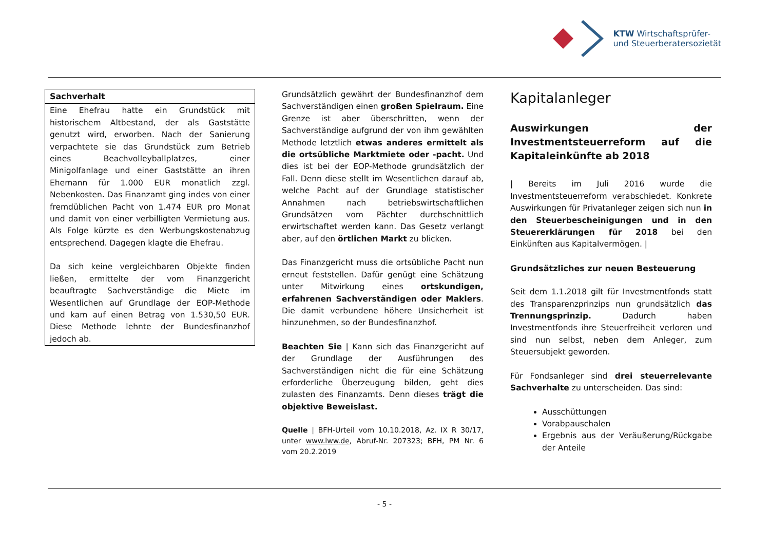KTW Wirtschaftsprüfer-
und Steuerberatersozietät
Sachverhalt
Eine Ehefrau hatte ein Grundstück mit historischem Altbestand, der als Gaststätte genutzt wird, erworben. Nach der Sanierung verpachtete sie das Grundstück zum Betrieb eines Beachvolleyballplatzes, einer Minigolfanlage und einer Gaststätte an ihren Ehemann für 1.000 EUR monatlich zzgl. Nebenkosten. Das Finanzamt ging indes von einer fremdüblichen Pacht von 1.474 EUR pro Monat und damit von einer verbilligten Vermietung aus. Als Folge kürzte es den Werbungskostenabzug entsprechend. Dagegen klagte die Ehefrau.
Da sich keine vergleichbaren Objekte finden ließen, ermittelte der vom Finanzgericht beauftragte Sachverständige die Miete im Wesentlichen auf Grundlage der EOP-Methode und kam auf einen Betrag von 1.530,50 EUR. Diese Methode lehnte der Bundesfinanzhof jedoch ab.
Grundsätzlich gewährt der Bundesfinanzhof dem Sachverständigen einen großen Spielraum. Eine Grenze ist aber überschritten, wenn der Sachverständige aufgrund der von ihm gewählten Methode letztlich etwas anderes ermittelt als die ortsübliche Marktmiete oder -pacht. Und dies ist bei der EOP-Methode grundsätzlich der Fall. Denn diese stellt im Wesentlichen darauf ab, welche Pacht auf der Grundlage statistischer Annahmen nach betriebswirtschaftlichen Grundsätzen vom Pächter durchschnittlich erwirtschaftet werden kann. Das Gesetz verlangt aber, auf den örtlichen Markt zu blicken.
Das Finanzgericht muss die ortsübliche Pacht nun erneut feststellen. Dafür genügt eine Schätzung unter Mitwirkung eines ortskundigen, erfahrenen Sachverständigen oder Maklers. Die damit verbundene höhere Unsicherheit ist hinzunehmen, so der Bundesfinanzhof.
Beachten Sie | Kann sich das Finanzgericht auf der Grundlage der Ausführungen des Sachverständigen nicht die für eine Schätzung erforderliche Überzeugung bilden, geht dies zulasten des Finanzamts. Denn dieses trägt die objektive Beweislast.
Quelle | BFH-Urteil vom 10.10.2018, Az. IX R 30/17, unter www.iww.de, Abruf-Nr. 207323; BFH, PM Nr. 6 vom 20.2.2019
Kapitalanleger
Auswirkungen der Investmentsteuerreform auf die Kapitaleinkünfte ab 2018
| Bereits im Juli 2016 wurde die Investmentsteuerreform verabschiedet. Konkrete Auswirkungen für Privatanleger zeigen sich nun in den Steuerbescheinigungen und in den Steuererklärungen für 2018 bei den Einkünften aus Kapitalvermögen. |
Grundsätzliches zur neuen Besteuerung
Seit dem 1.1.2018 gilt für Investmentfonds statt des Transparenzprinzips nun grundsätzlich das Trennungsprinzip. Dadurch haben Investmentfonds ihre Steuerfreiheit verloren und sind nun selbst, neben dem Anleger, zum Steuersubjekt geworden.
Für Fondsanleger sind drei steuerrelevante Sachverhalte zu unterscheiden. Das sind:
Ausschüttungen
Vorabpauschalen
Ergebnis aus der Veräußerung/Rückgabe der Anteile
- 5 -